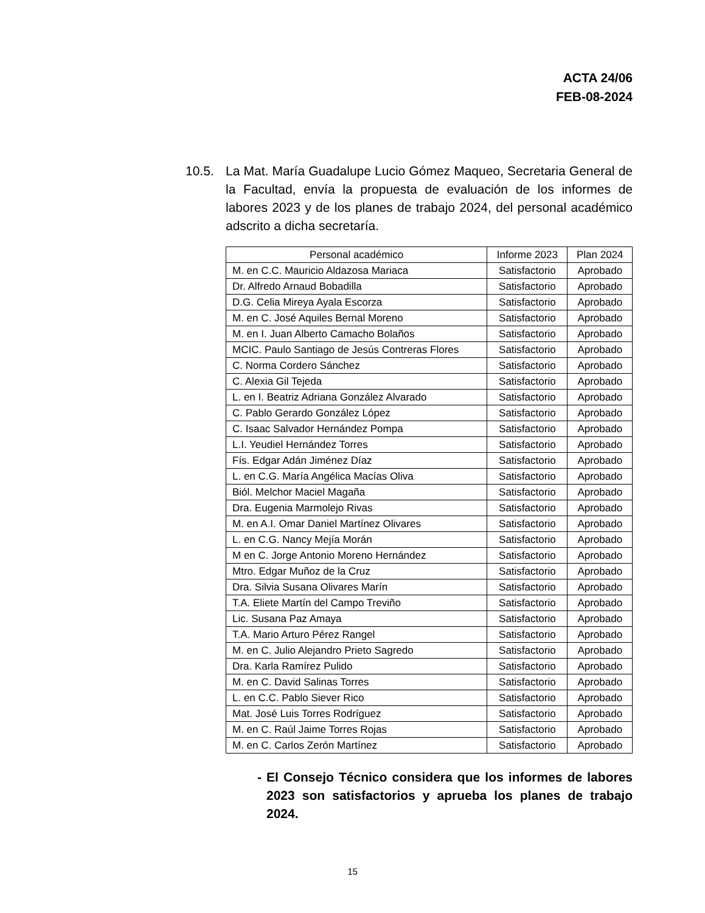ACTA 24/06
FEB-08-2024
10.5. La Mat. María Guadalupe Lucio Gómez Maqueo, Secretaria General de la Facultad, envía la propuesta de evaluación de los informes de labores 2023 y de los planes de trabajo 2024, del personal académico adscrito a dicha secretaría.
| Personal académico | Informe 2023 | Plan 2024 |
| --- | --- | --- |
| M. en C.C. Mauricio Aldazosa Mariaca | Satisfactorio | Aprobado |
| Dr. Alfredo Arnaud Bobadilla | Satisfactorio | Aprobado |
| D.G. Celia Mireya Ayala Escorza | Satisfactorio | Aprobado |
| M. en C. José Aquiles Bernal Moreno | Satisfactorio | Aprobado |
| M. en I. Juan Alberto Camacho Bolaños | Satisfactorio | Aprobado |
| MCIC. Paulo Santiago de Jesús Contreras Flores | Satisfactorio | Aprobado |
| C. Norma Cordero Sánchez | Satisfactorio | Aprobado |
| C. Alexia Gil Tejeda | Satisfactorio | Aprobado |
| L. en I. Beatriz Adriana González Alvarado | Satisfactorio | Aprobado |
| C. Pablo Gerardo González López | Satisfactorio | Aprobado |
| C. Isaac Salvador Hernández Pompa | Satisfactorio | Aprobado |
| L.I. Yeudiel Hernández Torres | Satisfactorio | Aprobado |
| Fís. Edgar Adán Jiménez Díaz | Satisfactorio | Aprobado |
| L. en C.G. María Angélica Macías Oliva | Satisfactorio | Aprobado |
| Biól. Melchor Maciel Magaña | Satisfactorio | Aprobado |
| Dra. Eugenia Marmolejo Rivas | Satisfactorio | Aprobado |
| M. en A.I. Omar Daniel Martínez Olivares | Satisfactorio | Aprobado |
| L. en C.G. Nancy Mejía Morán | Satisfactorio | Aprobado |
| M en C. Jorge Antonio Moreno Hernández | Satisfactorio | Aprobado |
| Mtro. Edgar Muñoz de la Cruz | Satisfactorio | Aprobado |
| Dra. Silvia Susana Olivares Marín | Satisfactorio | Aprobado |
| T.A. Eliete Martín del Campo Treviño | Satisfactorio | Aprobado |
| Lic. Susana Paz Amaya | Satisfactorio | Aprobado |
| T.A. Mario Arturo Pérez Rangel | Satisfactorio | Aprobado |
| M. en C. Julio Alejandro Prieto Sagredo | Satisfactorio | Aprobado |
| Dra. Karla Ramírez Pulido | Satisfactorio | Aprobado |
| M. en C. David Salinas Torres | Satisfactorio | Aprobado |
| L. en C.C. Pablo Siever Rico | Satisfactorio | Aprobado |
| Mat. José Luis Torres Rodríguez | Satisfactorio | Aprobado |
| M. en C. Raúl Jaime Torres Rojas | Satisfactorio | Aprobado |
| M. en C. Carlos Zerón Martínez | Satisfactorio | Aprobado |
- El Consejo Técnico considera que los informes de labores 2023 son satisfactorios y aprueba los planes de trabajo 2024.
15